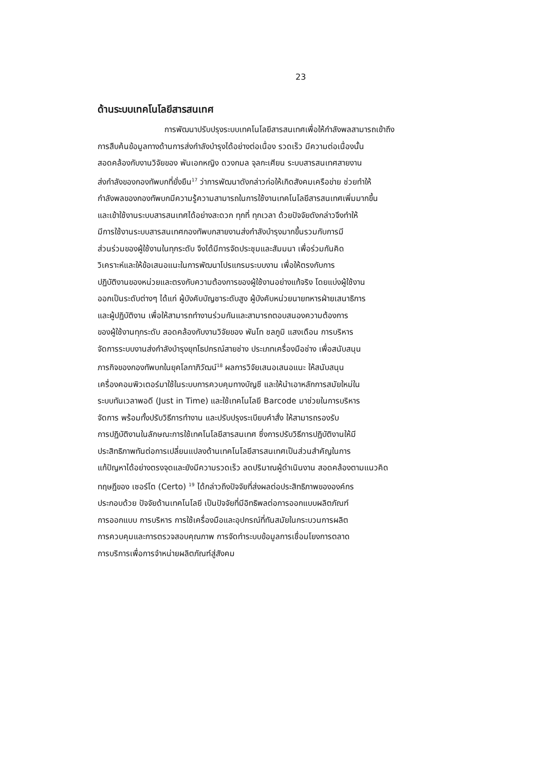23
ด้านระบบเทคโนโลยีสารสนเทศ
การพัฒนาปรับปรุงระบบเทคโนโลยีสารสนเทศเพื่อให้กำลังพลสามารถเข้าถึง
การสืบค้นข้อมูลทางด้านการส่งกำลังบำรุงได้อย่างต่อเนื่อง รวดเร็ว มีความต่อเนื่องนั้น
สอดคล้องกับงานวิจัยของ พันเอกหญิง ดวงกมล จุลกะเศียน ระบบสารสนเทศสายงาน
ส่งกำลังของกองทัพบกที่ยั่งยืน<sup>17</sup> ว่าการพัฒนาดังกล่าวก่อให้เกิดสังคมเครือข่าย ช่วยทำให้
กำลังพลของกองทัพบกมีความรู้ความสามารถในการใช้งานเทคโนโลยีสารสนเทศเพิ่มมากขึ้น
และเข้าใช้งานระบบสารสนเทศได้อย่างสะดวก ทุกที่ ทุกเวลา ด้วยปัจจัยดังกล่าวจึงทำให้
มีการใช้งานระบบสารสนเทศกองทัพบกสายงานส่งกำลังบำรุงมากขึ้นรวมกับการมี
ส่วนร่วมของผู้ใช้งานในทุกระดับ จึงได้มีการจัดประชุมและสัมมนา เพื่อร่วมกันคิด
วิเคราะห์และให้ข้อเสนอแนะในการพัฒนาโปรแกรมระบบงาน เพื่อให้ตรงกับการ
ปฏิบัติงานของหน่วยและตรงกับความต้องการของผู้ใช้งานอย่างแท้จริง โดยแบ่งผู้ใช้งาน
ออกเป็นระดับต่างๆ ได้แก่ ผู้บังคับบัญชาระดับสูง ผู้บังคับหน่วยนายทหารฝ่ายเสนาธิการ
และผู้ปฏิบัติงาน เพื่อให้สามารถทำงานร่วมกันและสามารถตอบสนองความต้องการ
ของผู้ใช้งานทุกระดับ สอดคล้องกับงานวิจัยของ พันโท ชลภูมิ แสงเดือน การบริหาร
จัดการระบบงานส่งกำลังบำรุงยุทโธปกรณ์สายช่าง ประเภทเครื่องมือช่าง เพื่อสนับสนุน
ภารกิจของกองทัพบกในยุคโลกาภิวัฒน์<sup>18</sup> ผลการวิจัยเสนอเสนอแนะ ให้สนับสนุน
เครื่องคอมพิวเตอร์มาใช้ในระบบการควบคุมทางบัญชี และให้นำเอาหลักการสมัยใหม่ใน
ระบบทันเวลาพอดี (Just in Time) และใช้เทคโนโลยี Barcode มาช่วยในการบริหาร
จัดการ พร้อมทั้งปรับวิธีการทำงาน และปรับปรุงระเบียบคำสั่ง ให้สามารถรองรับ
การปฏิบัติงานในลักษณะการใช้เทคโนโลยีสารสนเทศ ซึ่งการปรับวิธีการปฏิบัติงานให้มี
ประสิทธิภาพทันต่อการเปลี่ยนแปลงด้านเทคโนโลยีสารสนเทศเป็นส่วนสำคัญในการ
แก้ปัญหาได้อย่างตรงจุดและยังมีความรวดเร็ว ลดปริมาณผู้ดำเนินงาน สอดคล้องตามแนวคิด
ทฤษฎีของ เซอร์โต (Certo) <sup>19</sup> ได้กล่าวถึงปัจจัยที่ส่งผลต่อประสิทธิภาพขององค์กร
ประกอบด้วย ปัจจัยด้านเทคโนโลยี เป็นปัจจัยที่มีอิทธิพลต่อการออกแบบผลิตภัณฑ์
การออกแบบ การบริหาร การใช้เครื่องมือและอุปกรณ์ที่ทันสมัยในกระบวนการผลิต
การควบคุมและการตรวจสอบคุณภาพ การจัดทำระบบข้อมูลการเชื่อมโยงการตลาด
การบริการเพื่อการจำหน่ายผลิตภัณฑ์สู่สังคม